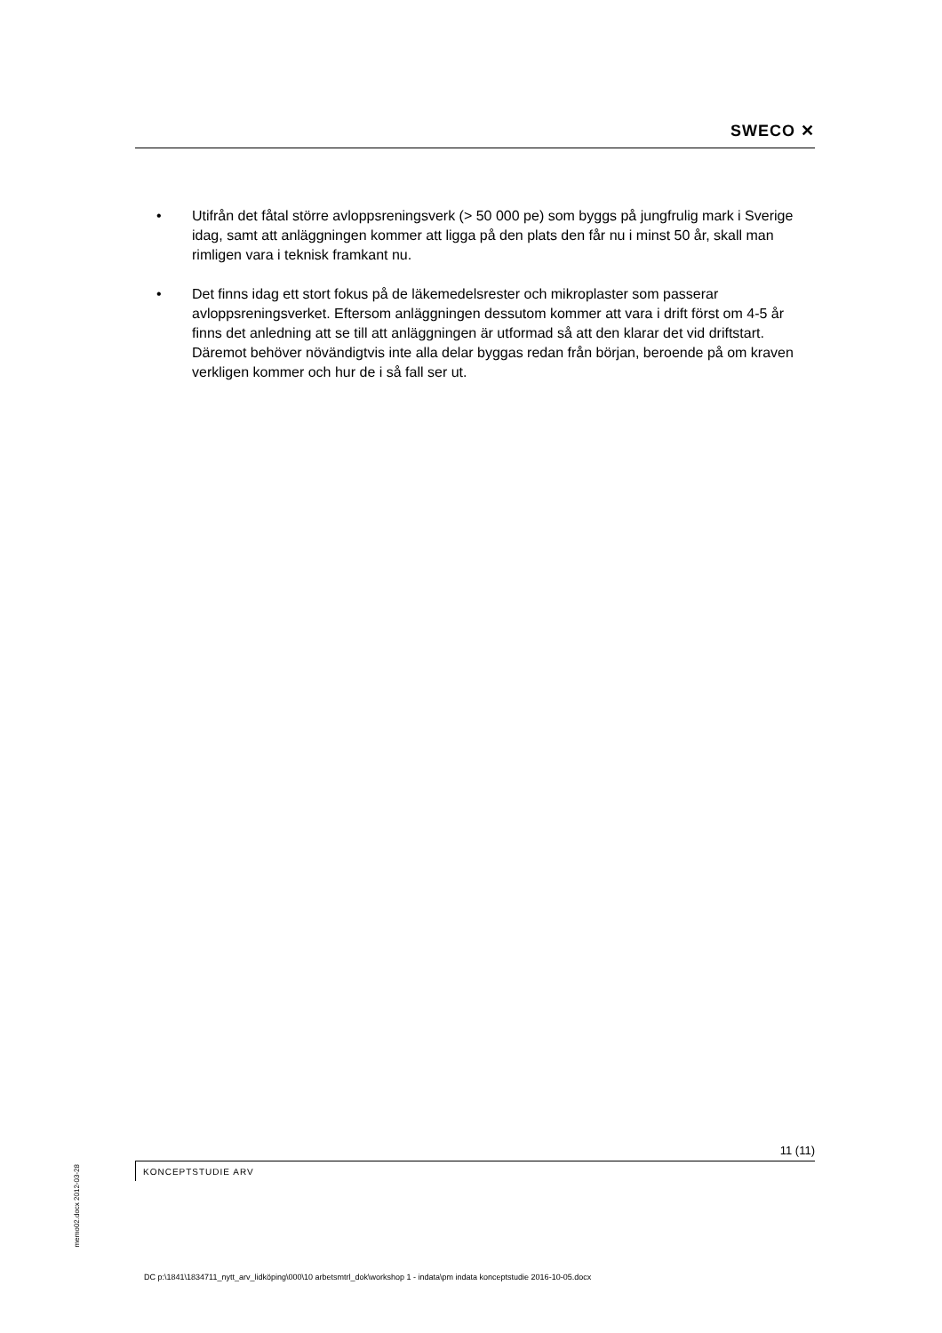SWECO ✕
• Utifrån det fåtal större avloppsreningsverk (> 50 000 pe) som byggs på jungfrulig mark i Sverige idag, samt att anläggningen kommer att ligga på den plats den får nu i minst 50 år, skall man rimligen vara i teknisk framkant nu.
• Det finns idag ett stort fokus på de läkemedelsrester och mikroplaster som passerar avloppsreningsverket. Eftersom anläggningen dessutom kommer att vara i drift först om 4-5 år finns det anledning att se till att anläggningen är utformad så att den klarar det vid driftstart. Däremot behöver növändigtvis inte alla delar byggas redan från början, beroende på om kraven verkligen kommer och hur de i så fall ser ut.
11 (11)
KONCEPTSTUDIE ARV
memo02.docx 2012-03-28
DC p:\1841\1834711_nytt_arv_lidköping\000\10 arbetsmtrl_dok\workshop 1 - indata\pm indata konceptstudie 2016-10-05.docx